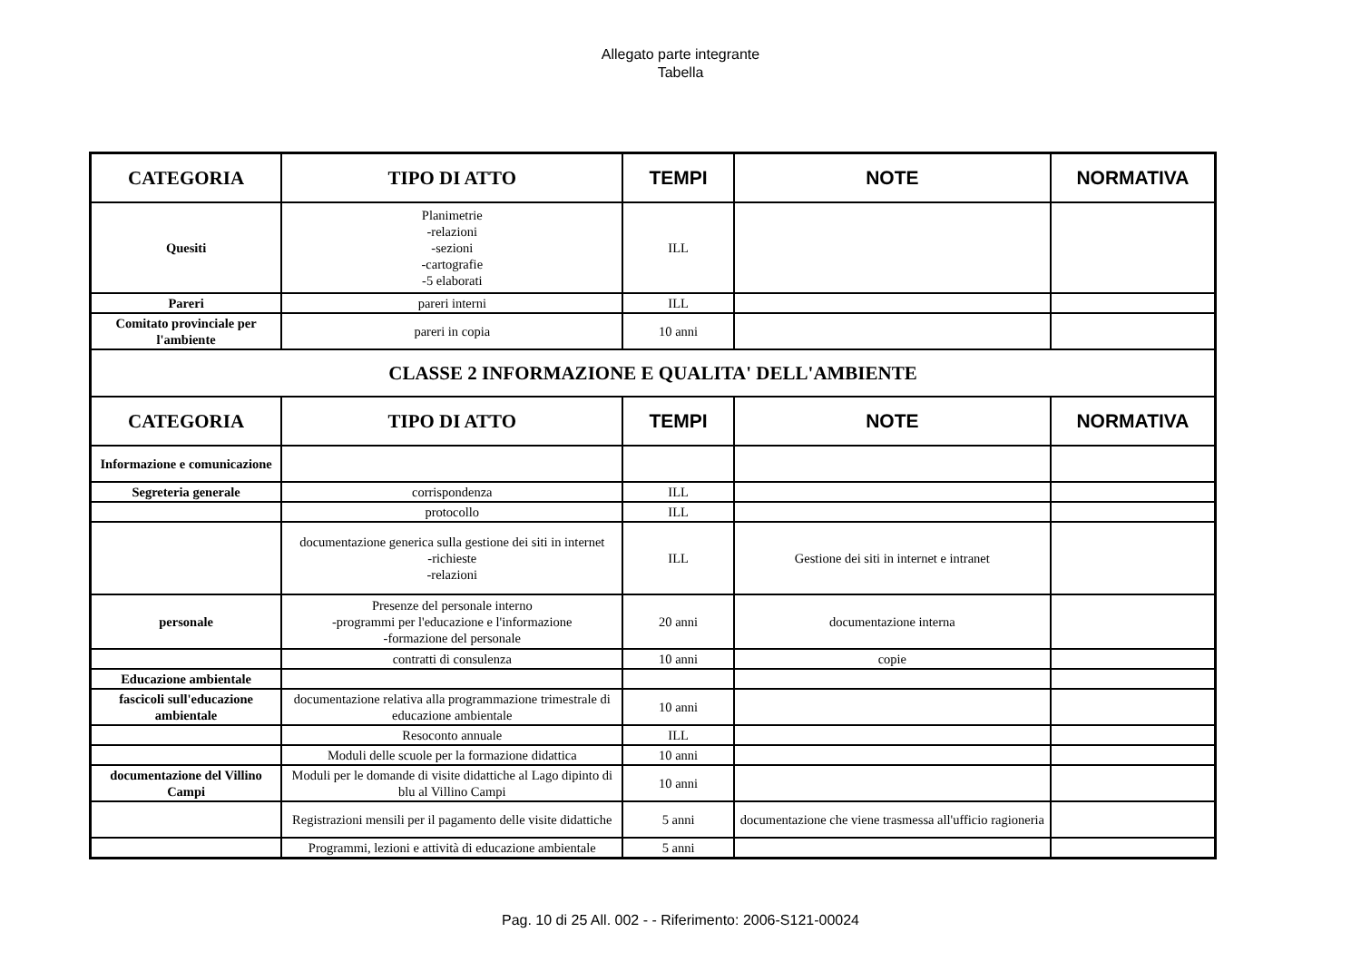Allegato parte integrante
Tabella
| CATEGORIA | TIPO DI ATTO | TEMPI | NOTE | NORMATIVA |
| --- | --- | --- | --- | --- |
| Quesiti | Planimetrie -relazioni -sezioni -cartografie -5 elaborati | ILL | | |
| Pareri | pareri interni | ILL | | |
| Comitato provinciale per l'ambiente | pareri in copia | 10 anni | | |
| CLASSE 2 INFORMAZIONE E QUALITA' DELL'AMBIENTE | | | | |
| CATEGORIA | TIPO DI ATTO | TEMPI | NOTE | NORMATIVA |
| Informazione e comunicazione | | | | |
| Segreteria generale | corrispondenza | ILL | | |
| | protocollo | ILL | | |
| | documentazione generica sulla gestione dei siti in internet -richieste -relazioni | ILL | Gestione dei siti in internet e intranet | |
| personale | Presenze del personale interno -programmi per l'educazione e l'informazione -formazione del personale | 20 anni | documentazione interna | |
| | contratti di consulenza | 10 anni | copie | |
| Educazione ambientale | | | | |
| fascicoli sull'educazione ambientale | documentazione relativa alla programmazione trimestrale di educazione ambientale | 10 anni | | |
| | Resoconto annuale | ILL | | |
| | Moduli delle scuole per la formazione didattica | 10 anni | | |
| documentazione del Villino Campi | Moduli per le domande di visite didattiche al Lago dipinto di blu al Villino Campi | 10 anni | | |
| | Registrazioni mensili per il pagamento delle visite didattiche | 5 anni | documentazione che viene trasmessa all'ufficio ragioneria | |
| | Programmi, lezioni e attività di educazione ambientale | 5 anni | | |
Pag. 10 di 25 All. 002 - - Riferimento: 2006-S121-00024